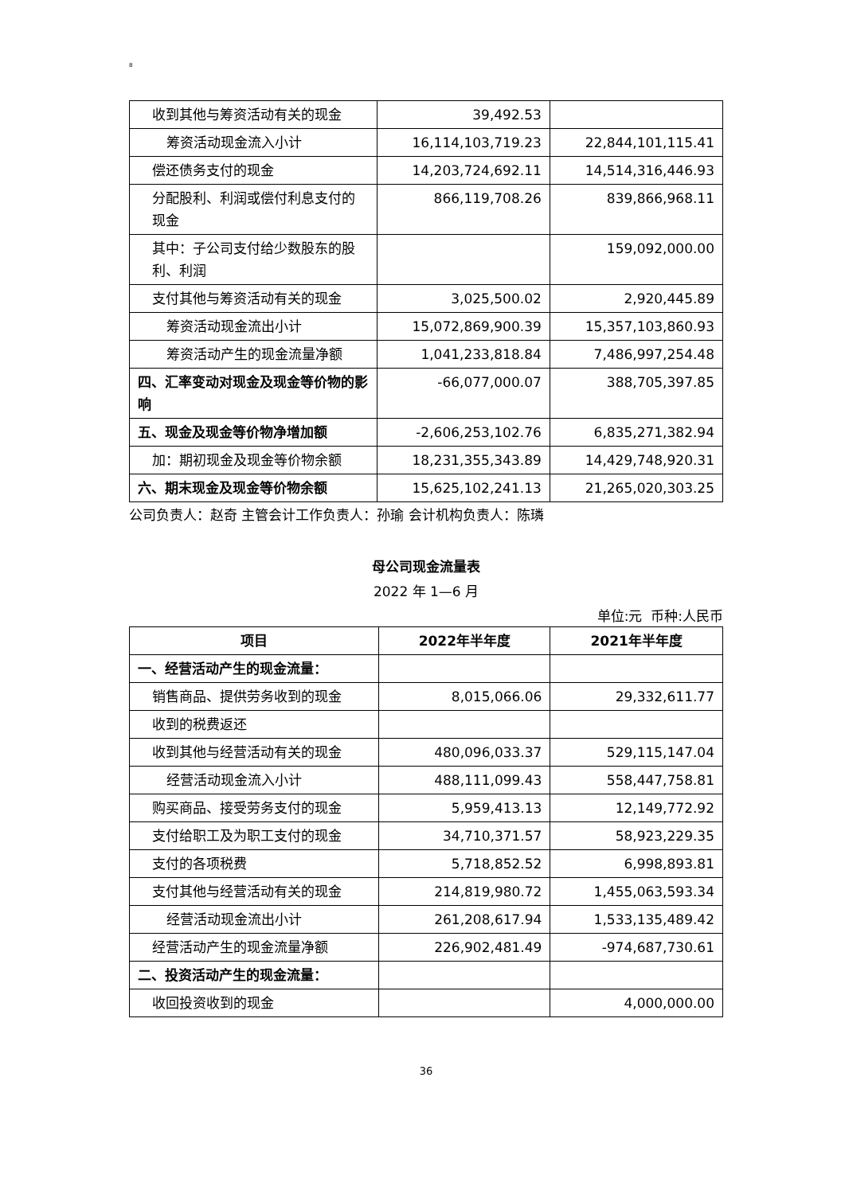8
| 收到其他与筹资活动有关的现金 | 39,492.53 | |
| 筹资活动现金流入小计 | 16,114,103,719.23 | 22,844,101,115.41 |
| 偿还债务支付的现金 | 14,203,724,692.11 | 14,514,316,446.93 |
| 分配股利、利润或偿付利息支付的现金 | 866,119,708.26 | 839,866,968.11 |
| 其中：子公司支付给少数股东的股利、利润 | | 159,092,000.00 |
| 支付其他与筹资活动有关的现金 | 3,025,500.02 | 2,920,445.89 |
| 筹资活动现金流出小计 | 15,072,869,900.39 | 15,357,103,860.93 |
| 筹资活动产生的现金流量净额 | 1,041,233,818.84 | 7,486,997,254.48 |
| 四、汇率变动对现金及现金等价物的影响 | -66,077,000.07 | 388,705,397.85 |
| 五、现金及现金等价物净增加额 | -2,606,253,102.76 | 6,835,271,382.94 |
| 加：期初现金及现金等价物余额 | 18,231,355,343.89 | 14,429,748,920.31 |
| 六、期末现金及现金等价物余额 | 15,625,102,241.13 | 21,265,020,303.25 |
公司负责人：赵奇 主管会计工作负责人：孙瑜 会计机构负责人：陈璘
母公司现金流量表
2022 年 1—6 月
单位:元 币种:人民币
| 项目 | 2022年半年度 | 2021年半年度 |
| --- | --- | --- |
| 一、经营活动产生的现金流量： | | |
| 销售商品、提供劳务收到的现金 | 8,015,066.06 | 29,332,611.77 |
| 收到的税费返还 | | |
| 收到其他与经营活动有关的现金 | 480,096,033.37 | 529,115,147.04 |
| 经营活动现金流入小计 | 488,111,099.43 | 558,447,758.81 |
| 购买商品、接受劳务支付的现金 | 5,959,413.13 | 12,149,772.92 |
| 支付给职工及为职工支付的现金 | 34,710,371.57 | 58,923,229.35 |
| 支付的各项税费 | 5,718,852.52 | 6,998,893.81 |
| 支付其他与经营活动有关的现金 | 214,819,980.72 | 1,455,063,593.34 |
| 经营活动现金流出小计 | 261,208,617.94 | 1,533,135,489.42 |
| 经营活动产生的现金流量净额 | 226,902,481.49 | -974,687,730.61 |
| 二、投资活动产生的现金流量： | | |
| 收回投资收到的现金 | | 4,000,000.00 |
36